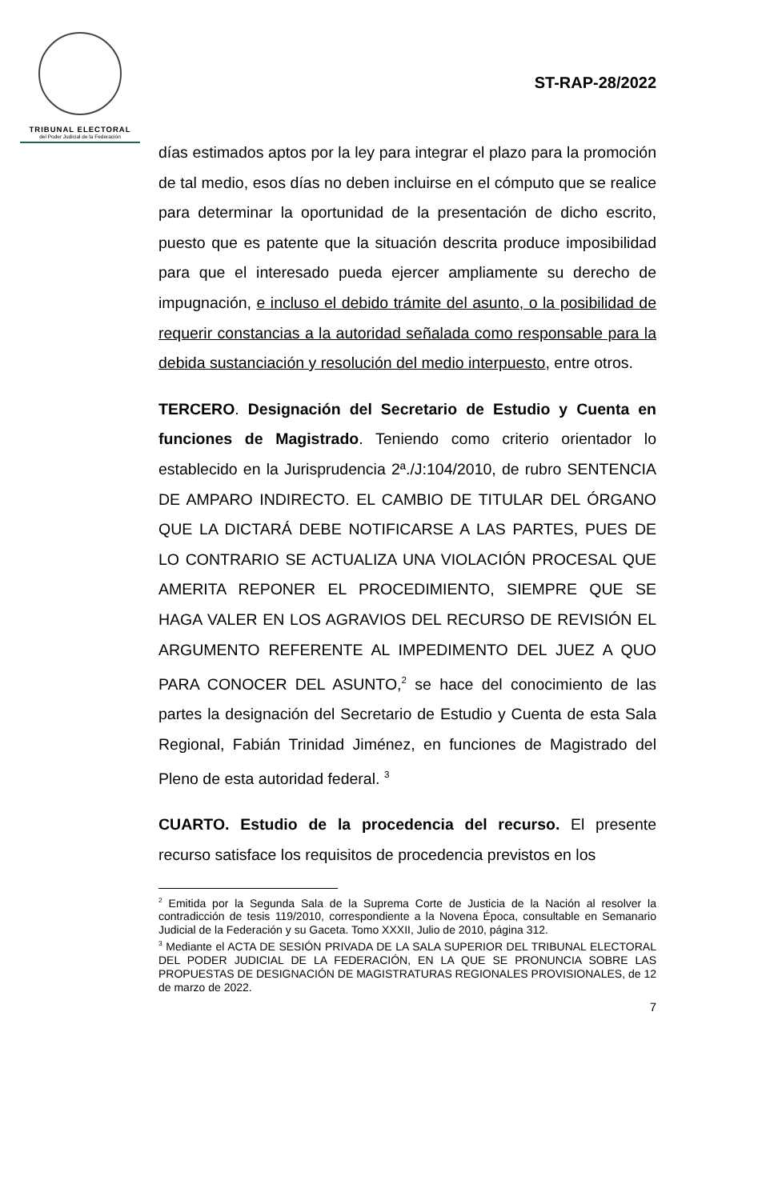TRIBUNAL ELECTORAL
del Poder Judicial de la Federación
ST-RAP-28/2022
días estimados aptos por la ley para integrar el plazo para la promoción de tal medio, esos días no deben incluirse en el cómputo que se realice para determinar la oportunidad de la presentación de dicho escrito, puesto que es patente que la situación descrita produce imposibilidad para que el interesado pueda ejercer ampliamente su derecho de impugnación, e incluso el debido trámite del asunto, o la posibilidad de requerir constancias a la autoridad señalada como responsable para la debida sustanciación y resolución del medio interpuesto, entre otros.
TERCERO. Designación del Secretario de Estudio y Cuenta en funciones de Magistrado. Teniendo como criterio orientador lo establecido en la Jurisprudencia 2ª./J:104/2010, de rubro SENTENCIA DE AMPARO INDIRECTO. EL CAMBIO DE TITULAR DEL ÓRGANO QUE LA DICTARÁ DEBE NOTIFICARSE A LAS PARTES, PUES DE LO CONTRARIO SE ACTUALIZA UNA VIOLACIÓN PROCESAL QUE AMERITA REPONER EL PROCEDIMIENTO, SIEMPRE QUE SE HAGA VALER EN LOS AGRAVIOS DEL RECURSO DE REVISIÓN EL ARGUMENTO REFERENTE AL IMPEDIMENTO DEL JUEZ A QUO PARA CONOCER DEL ASUNTO,<sup>2</sup> se hace del conocimiento de las partes la designación del Secretario de Estudio y Cuenta de esta Sala Regional, Fabián Trinidad Jiménez, en funciones de Magistrado del Pleno de esta autoridad federal. <sup>3</sup>
CUARTO. Estudio de la procedencia del recurso. El presente recurso satisface los requisitos de procedencia previstos en los
<sup>2</sup> Emitida por la Segunda Sala de la Suprema Corte de Justicia de la Nación al resolver la contradicción de tesis 119/2010, correspondiente a la Novena Época, consultable en Semanario Judicial de la Federación y su Gaceta. Tomo XXXII, Julio de 2010, página 312.
<sup>3</sup> Mediante el ACTA DE SESIÓN PRIVADA DE LA SALA SUPERIOR DEL TRIBUNAL ELECTORAL DEL PODER JUDICIAL DE LA FEDERACIÓN, EN LA QUE SE PRONUNCIA SOBRE LAS PROPUESTAS DE DESIGNACIÓN DE MAGISTRATURAS REGIONALES PROVISIONALES, de 12 de marzo de 2022.
7